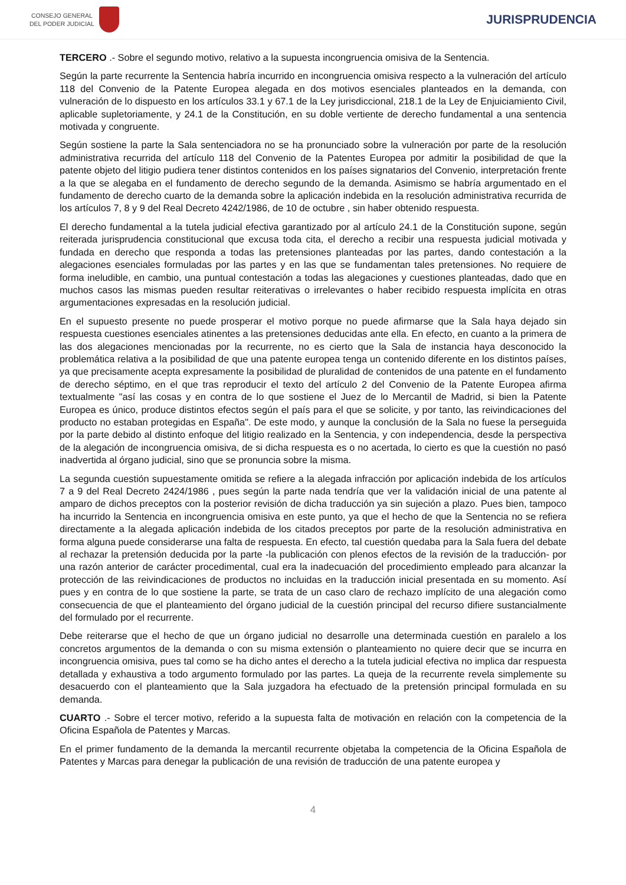CONSEJO GENERAL
DEL PODER JUDICIAL
JURISPRUDENCIA
TERCERO .- Sobre el segundo motivo, relativo a la supuesta incongruencia omisiva de la Sentencia.
Según la parte recurrente la Sentencia habría incurrido en incongruencia omisiva respecto a la vulneración del artículo 118 del Convenio de la Patente Europea alegada en dos motivos esenciales planteados en la demanda, con vulneración de lo dispuesto en los artículos 33.1 y 67.1 de la Ley jurisdiccional, 218.1 de la Ley de Enjuiciamiento Civil, aplicable supletoriamente, y 24.1 de la Constitución, en su doble vertiente de derecho fundamental a una sentencia motivada y congruente.
Según sostiene la parte la Sala sentenciadora no se ha pronunciado sobre la vulneración por parte de la resolución administrativa recurrida del artículo 118 del Convenio de la Patentes Europea por admitir la posibilidad de que la patente objeto del litigio pudiera tener distintos contenidos en los países signatarios del Convenio, interpretación frente a la que se alegaba en el fundamento de derecho segundo de la demanda. Asimismo se habría argumentado en el fundamento de derecho cuarto de la demanda sobre la aplicación indebida en la resolución administrativa recurrida de los artículos 7, 8 y 9 del Real Decreto 4242/1986, de 10 de octubre , sin haber obtenido respuesta.
El derecho fundamental a la tutela judicial efectiva garantizado por al artículo 24.1 de la Constitución supone, según reiterada jurisprudencia constitucional que excusa toda cita, el derecho a recibir una respuesta judicial motivada y fundada en derecho que responda a todas las pretensiones planteadas por las partes, dando contestación a la alegaciones esenciales formuladas por las partes y en las que se fundamentan tales pretensiones. No requiere de forma ineludible, en cambio, una puntual contestación a todas las alegaciones y cuestiones planteadas, dado que en muchos casos las mismas pueden resultar reiterativas o irrelevantes o haber recibido respuesta implícita en otras argumentaciones expresadas en la resolución judicial.
En el supuesto presente no puede prosperar el motivo porque no puede afirmarse que la Sala haya dejado sin respuesta cuestiones esenciales atinentes a las pretensiones deducidas ante ella. En efecto, en cuanto a la primera de las dos alegaciones mencionadas por la recurrente, no es cierto que la Sala de instancia haya desconocido la problemática relativa a la posibilidad de que una patente europea tenga un contenido diferente en los distintos países, ya que precisamente acepta expresamente la posibilidad de pluralidad de contenidos de una patente en el fundamento de derecho séptimo, en el que tras reproducir el texto del artículo 2 del Convenio de la Patente Europea afirma textualmente "así las cosas y en contra de lo que sostiene el Juez de lo Mercantil de Madrid, si bien la Patente Europea es único, produce distintos efectos según el país para el que se solicite, y por tanto, las reivindicaciones del producto no estaban protegidas en España". De este modo, y aunque la conclusión de la Sala no fuese la perseguida por la parte debido al distinto enfoque del litigio realizado en la Sentencia, y con independencia, desde la perspectiva de la alegación de incongruencia omisiva, de si dicha respuesta es o no acertada, lo cierto es que la cuestión no pasó inadvertida al órgano judicial, sino que se pronuncia sobre la misma.
La segunda cuestión supuestamente omitida se refiere a la alegada infracción por aplicación indebida de los artículos 7 a 9 del Real Decreto 2424/1986 , pues según la parte nada tendría que ver la validación inicial de una patente al amparo de dichos preceptos con la posterior revisión de dicha traducción ya sin sujeción a plazo. Pues bien, tampoco ha incurrido la Sentencia en incongruencia omisiva en este punto, ya que el hecho de que la Sentencia no se refiera directamente a la alegada aplicación indebida de los citados preceptos por parte de la resolución administrativa en forma alguna puede considerarse una falta de respuesta. En efecto, tal cuestión quedaba para la Sala fuera del debate al rechazar la pretensión deducida por la parte -la publicación con plenos efectos de la revisión de la traducción- por una razón anterior de carácter procedimental, cual era la inadecuación del procedimiento empleado para alcanzar la protección de las reivindicaciones de productos no incluidas en la traducción inicial presentada en su momento. Así pues y en contra de lo que sostiene la parte, se trata de un caso claro de rechazo implícito de una alegación como consecuencia de que el planteamiento del órgano judicial de la cuestión principal del recurso difiere sustancialmente del formulado por el recurrente.
Debe reiterarse que el hecho de que un órgano judicial no desarrolle una determinada cuestión en paralelo a los concretos argumentos de la demanda o con su misma extensión o planteamiento no quiere decir que se incurra en incongruencia omisiva, pues tal como se ha dicho antes el derecho a la tutela judicial efectiva no implica dar respuesta detallada y exhaustiva a todo argumento formulado por las partes. La queja de la recurrente revela simplemente su desacuerdo con el planteamiento que la Sala juzgadora ha efectuado de la pretensión principal formulada en su demanda.
CUARTO .- Sobre el tercer motivo, referido a la supuesta falta de motivación en relación con la competencia de la Oficina Española de Patentes y Marcas.
En el primer fundamento de la demanda la mercantil recurrente objetaba la competencia de la Oficina Española de Patentes y Marcas para denegar la publicación de una revisión de traducción de una patente europea y
4